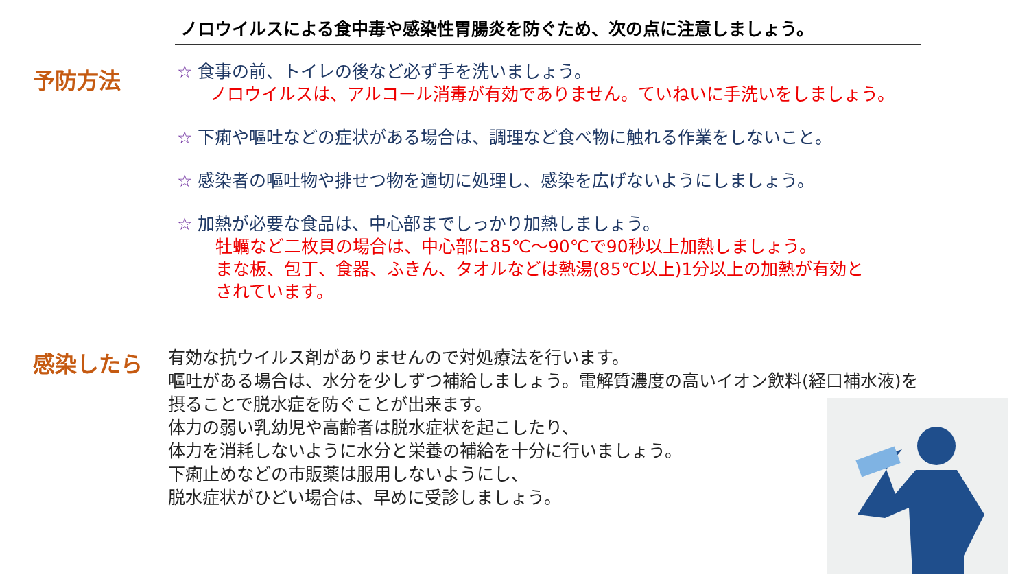ノロウイルスによる食中毒や感染性胃腸炎を防ぐため、次の点に注意しましょう。
予防方法
☆ 食事の前、トイレの後など必ず手を洗いましょう。
ノロウイルスは、アルコール消毒が有効でありません。ていねいに手洗いをしましょう。
☆ 下痢や嘔吐などの症状がある場合は、調理など食べ物に触れる作業をしないこと。
☆ 感染者の嘔吐物や排せつ物を適切に処理し、感染を広げないようにしましょう。
☆ 加熱が必要な食品は、中心部までしっかり加熱しましょう。
牡蠣など二枚貝の場合は、中心部に85℃～90℃で90秒以上加熱しましょう。
まな板、包丁、食器、ふきん、タオルなどは熱湯(85℃以上)1分以上の加熱が有効と
されています。
感染したら
有効な抗ウイルス剤がありませんので対処療法を行います。
嘔吐がある場合は、水分を少しずつ補給しましょう。電解質濃度の高いイオン飲料(経口補水液)を
摂ることで脱水症を防ぐことが出来ます。
体力の弱い乳幼児や高齢者は脱水症状を起こしたり、
体力を消耗しないように水分と栄養の補給を十分に行いましょう。
下痢止めなどの市販薬は服用しないようにし、
脱水症状がひどい場合は、早めに受診しましょう。